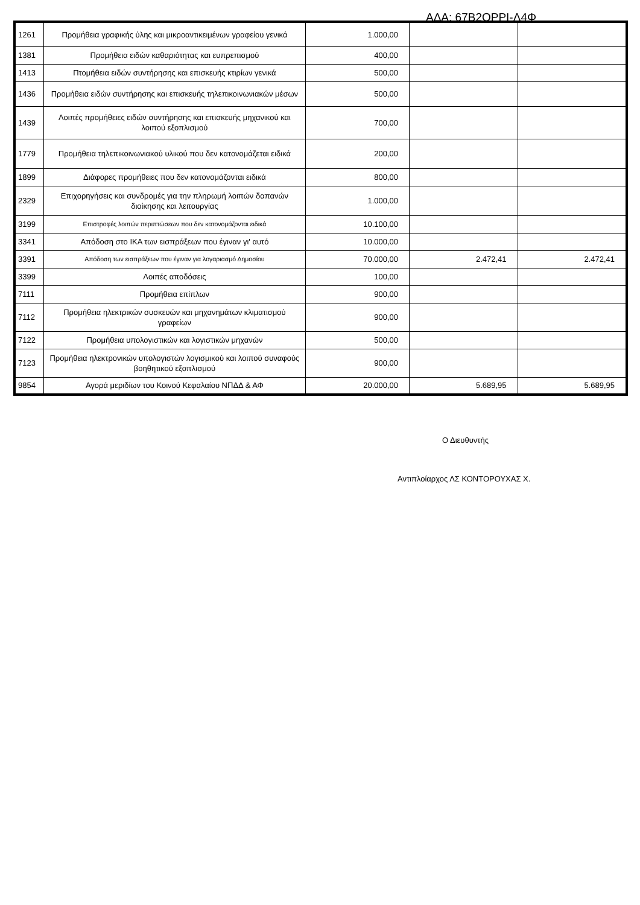ΑΔΑ: 67Β2ΟΡΡΙ-Λ4Φ
| 1261 | Προμήθεια γραφικής ύλης και μικροαντικειμένων γραφείου γενικά | 1.000,00 | | |
| 1381 | Προμήθεια ειδών καθαριότητας και ευπρεπισμού | 400,00 | | |
| 1413 | Πτομήθεια ειδών συντήρησης και επισκευής κτιρίων γενικά | 500,00 | | |
| 1436 | Προμήθεια ειδών συντήρησης και επισκευής τηλεπικοινωνιακών μέσων | 500,00 | | |
| 1439 | Λοιπές προμήθειες ειδών συντήρησης και επισκευής μηχανικού και λοιπού εξοπλισμού | 700,00 | | |
| 1779 | Προμήθεια τηλεπικοινωνιακού υλικού που δεν κατονομάζεται ειδικά | 200,00 | | |
| 1899 | Διάφορες προμήθειες που δεν κατονομάζονται ειδικά | 800,00 | | |
| 2329 | Επιχορηγήσεις και συνδρομές για την πληρωμή λοιπών δαπανών διοίκησης και λειτουργίας | 1.000,00 | | |
| 3199 | Επιστροφές λοιπών περιπτώσεων που δεν κατονομάζονται ειδικά | 10.100,00 | | |
| 3341 | Απόδοση στο ΙΚΑ των εισπράξεων που έγιναν γι' αυτό | 10.000,00 | | |
| 3391 | Απόδοση των εισπράξεων που έγιναν για λογαριασμό Δημοσίου | 70.000,00 | 2.472,41 | 2.472,41 |
| 3399 | Λοιπές αποδόσεις | 100,00 | | |
| 7111 | Προμήθεια επίπλων | 900,00 | | |
| 7112 | Προμήθεια ηλεκτρικών συσκευών και μηχανημάτων κλιματισμού γραφείων | 900,00 | | |
| 7122 | Προμήθεια υπολογιστικών και λογιστικών μηχανών | 500,00 | | |
| 7123 | Προμήθεια ηλεκτρονικών υπολογιστών λογισμικού και λοιπού συναφούς βοηθητικού εξοπλισμού | 900,00 | | |
| 9854 | Αγορά μεριδίων του Κοινού Κεφαλαίου ΝΠΔΔ & ΑΦ | 20.000,00 | 5.689,95 | 5.689,95 |
Ο Διευθυντής
Αντιπλοίαρχος ΛΣ ΚΟΝΤΟΡΟΥΧΑΣ Χ.